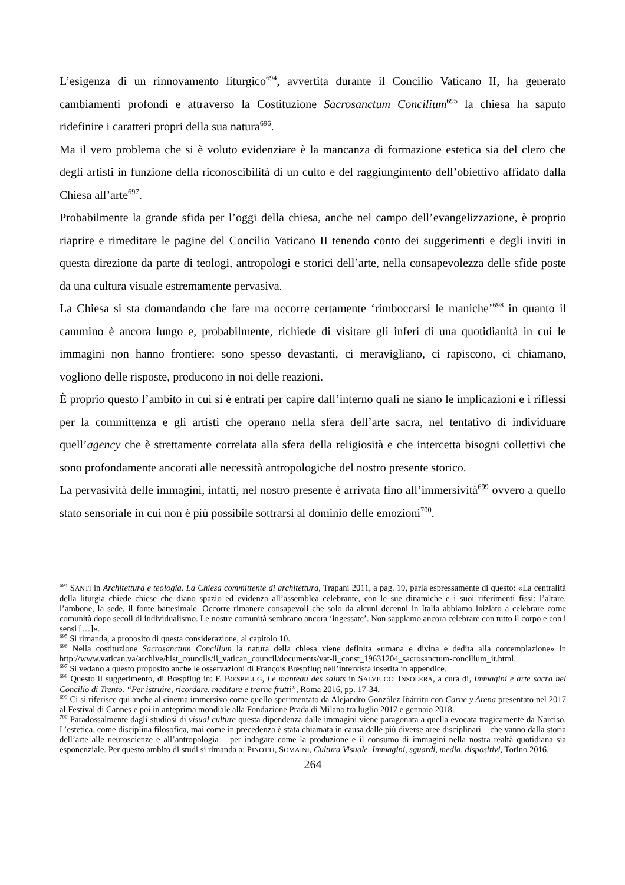L’esigenza di un rinnovamento liturgico<sup>694</sup>, avvertita durante il Concilio Vaticano II, ha generato cambiamenti profondi e attraverso la Costituzione Sacrosanctum Concilium<sup>695</sup> la chiesa ha saputo ridefinire i caratteri propri della sua natura<sup>696</sup>.
Ma il vero problema che si è voluto evidenziare è la mancanza di formazione estetica sia del clero che degli artisti in funzione della riconoscibilità di un culto e del raggiungimento dell’obiettivo affidato dalla Chiesa all’arte<sup>697</sup>.
Probabilmente la grande sfida per l’oggi della chiesa, anche nel campo dell’evangelizzazione, è proprio riaprire e rimeditare le pagine del Concilio Vaticano II tenendo conto dei suggerimenti e degli inviti in questa direzione da parte di teologi, antropologi e storici dell’arte, nella consapevolezza delle sfide poste da una cultura visuale estremamente pervasiva.
La Chiesa si sta domandando che fare ma occorre certamente ‘rimboccarsi le maniche’<sup>698</sup> in quanto il cammino è ancora lungo e, probabilmente, richiede di visitare gli inferi di una quotidianità in cui le immagini non hanno frontiere: sono spesso devastanti, ci meravigliano, ci rapiscono, ci chiamano, vogliono delle risposte, producono in noi delle reazioni.
È proprio questo l’ambito in cui si è entrati per capire dall’interno quali ne siano le implicazioni e i riflessi per la committenza e gli artisti che operano nella sfera dell’arte sacra, nel tentativo di individuare quell’agency che è strettamente correlata alla sfera della religiosità e che intercetta bisogni collettivi che sono profondamente ancorati alle necessità antropologiche del nostro presente storico.
La pervasività delle immagini, infatti, nel nostro presente è arrivata fino all’immersività<sup>699</sup> ovvero a quello stato sensoriale in cui non è più possibile sottrarsi al dominio delle emozioni<sup>700</sup>.
<sup>694</sup> SANTI in Architettura e teologia. La Chiesa committente di architettura, Trapani 2011, a pag. 19, parla espressamente di questo: «La centralità della liturgia chiede chiese che diano spazio ed evidenza all’assemblea celebrante, con le sue dinamiche e i suoi riferimenti fissi: l’altare, l’ambone, la sede, il fonte battesimale. Occorre rimanere consapevoli che solo da alcuni decenni in Italia abbiamo iniziato a celebrare come comunità dopo secoli di individualismo. Le nostre comunità sembrano ancora ‘ingessate’. Non sappiamo ancora celebrare con tutto il corpo e con i sensi […]».
<sup>695</sup> Si rimanda, a proposito di questa considerazione, al capitolo 10.
<sup>696</sup> Nella costituzione Sacrosanctum Concilium la natura della chiesa viene definita «umana e divina e dedita alla contemplazione» in http://www.vatican.va/archive/hist_councils/ii_vatican_council/documents/vat-ii_const_19631204_sacrosanctum-concilium_it.html.
<sup>697</sup> Si vedano a questo proposito anche le osservazioni di François Bœspflug nell’intervista inserita in appendice.
<sup>698</sup> Questo il suggerimento, di Bœspflug in: F. BŒSPFLUG, Le manteau des saints in SALVIUCCI INSOLERA, a cura di, Immagini e arte sacra nel Concilio di Trento. “Per istruire, ricordare, meditare e trarne frutti”, Roma 2016, pp. 17-34.
<sup>699</sup> Ci si riferisce qui anche al cinema immersivo come quello sperimentato da Alejandro González Iñárritu con Carne y Arena presentato nel 2017 al Festival di Cannes e poi in anteprima mondiale alla Fondazione Prada di Milano tra luglio 2017 e gennaio 2018.
<sup>700</sup> Paradossalmente dagli studiosi di visual culture questa dipendenza dalle immagini viene paragonata a quella evocata tragicamente da Narciso. L’estetica, come disciplina filosofica, mai come in precedenza è stata chiamata in causa dalle più diverse aree disciplinari – che vanno dalla storia dell’arte alle neuroscienze e all’antropologia – per indagare come la produzione e il consumo di immagini nella nostra realtà quotidiana sia esponenziale. Per questo ambito di studi si rimanda a: PINOTTI, SOMAINI, Cultura Visuale. Immagini, sguardi, media, dispositivi, Torino 2016.
264